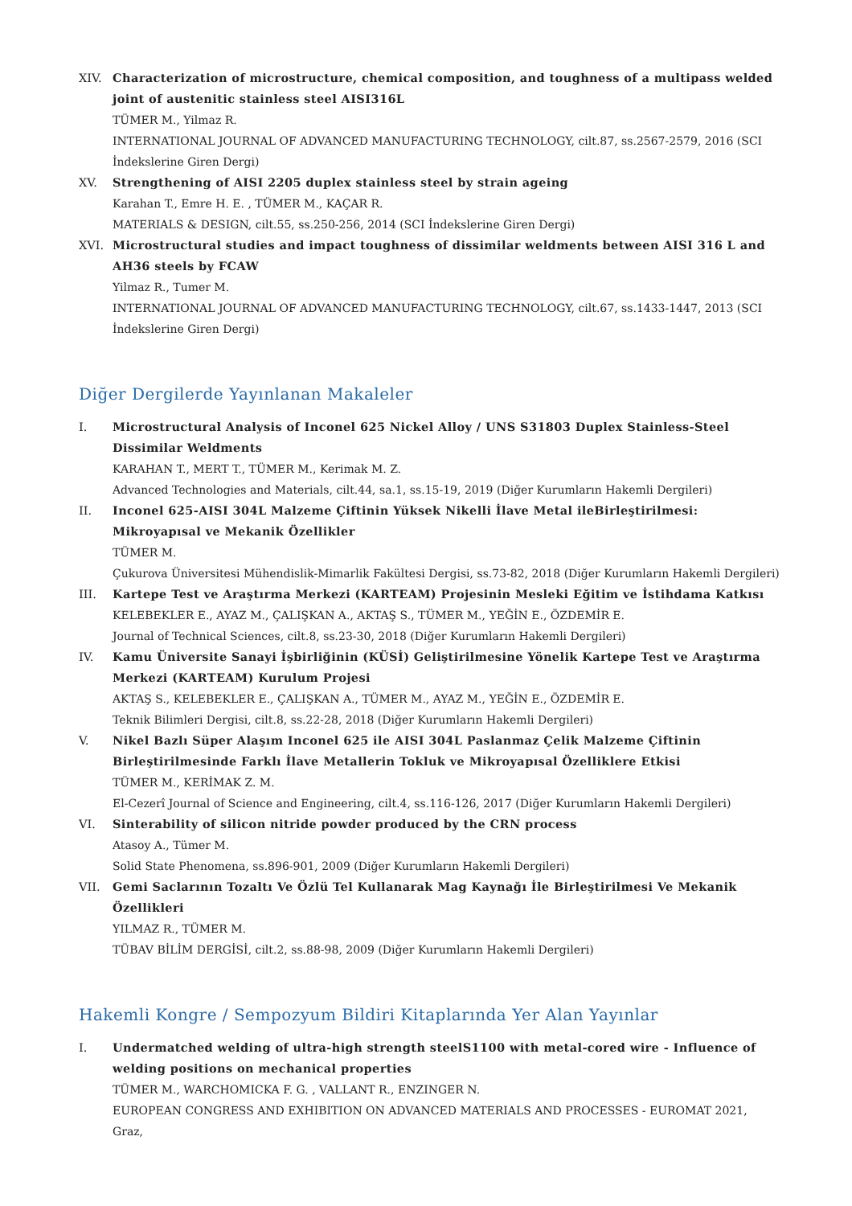XIV. Characterization of microstructure, chemical composition, and toughness of a multipass welded joint of austenitic stainless steel AISI316L
TÜMER M., Yilmaz R.
INTERNATIONAL JOURNAL OF ADVANCED MANUFACTURING TECHNOLOGY, cilt.87, ss.2567-2579, 2016 (SCI İndekslerine Giren Dergi)
XV. Strengthening of AISI 2205 duplex stainless steel by strain ageing
Karahan T., Emre H. E. , TÜMER M., KAÇAR R.
MATERIALS & DESIGN, cilt.55, ss.250-256, 2014 (SCI İndekslerine Giren Dergi)
XVI. Microstructural studies and impact toughness of dissimilar weldments between AISI 316 L and AH36 steels by FCAW
Yilmaz R., Tumer M.
INTERNATIONAL JOURNAL OF ADVANCED MANUFACTURING TECHNOLOGY, cilt.67, ss.1433-1447, 2013 (SCI İndekslerine Giren Dergi)
Diğer Dergilerde Yayınlanan Makaleler
I. Microstructural Analysis of Inconel 625 Nickel Alloy / UNS S31803 Duplex Stainless-Steel Dissimilar Weldments
KARAHAN T., MERT T., TÜMER M., Kerimak M. Z.
Advanced Technologies and Materials, cilt.44, sa.1, ss.15-19, 2019 (Diğer Kurumların Hakemli Dergileri)
II. Inconel 625-AISI 304L Malzeme Çiftinin Yüksek Nikelli İlave Metal ileBirleştirilmesi: Mikroyapısal ve Mekanik Özellikler
TÜMER M.
Çukurova Üniversitesi Mühendislik-Mimarlik Fakültesi Dergisi, ss.73-82, 2018 (Diğer Kurumların Hakemli Dergileri)
III. Kartepe Test ve Araştırma Merkezi (KARTEAM) Projesinin Mesleki Eğitim ve İstihdama Katkısı
KELEBEKLER E., AYAZ M., ÇALIŞKAN A., AKTAŞ S., TÜMER M., YEĞİN E., ÖZDEMİR E.
Journal of Technical Sciences, cilt.8, ss.23-30, 2018 (Diğer Kurumların Hakemli Dergileri)
IV. Kamu Üniversite Sanayi İşbirliğinin (KÜSİ) Geliştirilmesine Yönelik Kartepe Test ve Araştırma Merkezi (KARTEAM) Kurulum Projesi
AKTAŞ S., KELEBEKLER E., ÇALIŞKAN A., TÜMER M., AYAZ M., YEĞİN E., ÖZDEMİR E.
Teknik Bilimleri Dergisi, cilt.8, ss.22-28, 2018 (Diğer Kurumların Hakemli Dergileri)
V. Nikel Bazlı Süper Alaşım Inconel 625 ile AISI 304L Paslanmaz Çelik Malzeme Çiftinin Birleştirilmesinde Farklı İlave Metallerin Tokluk ve Mikroyapısal Özelliklere Etkisi
TÜMER M., KERİMAK Z. M.
El-Cezerî Journal of Science and Engineering, cilt.4, ss.116-126, 2017 (Diğer Kurumların Hakemli Dergileri)
VI. Sinterability of silicon nitride powder produced by the CRN process
Atasoy A., Tümer M.
Solid State Phenomena, ss.896-901, 2009 (Diğer Kurumların Hakemli Dergileri)
VII. Gemi Saclarının Tozaltı Ve Özlü Tel Kullanarak Mag Kaynağı İle Birleştirilmesi Ve Mekanik Özellikleri
YILMAZ R., TÜMER M.
TÜBAV BİLİM DERGİSİ, cilt.2, ss.88-98, 2009 (Diğer Kurumların Hakemli Dergileri)
Hakemli Kongre / Sempozyum Bildiri Kitaplarında Yer Alan Yayınlar
I. Undermatched welding of ultra-high strength steelS1100 with metal-cored wire - Influence of welding positions on mechanical properties
TÜMER M., WARCHOMICKA F. G. , VALLANT R., ENZINGER N.
EUROPEAN CONGRESS AND EXHIBITION ON ADVANCED MATERIALS AND PROCESSES - EUROMAT 2021, Graz,